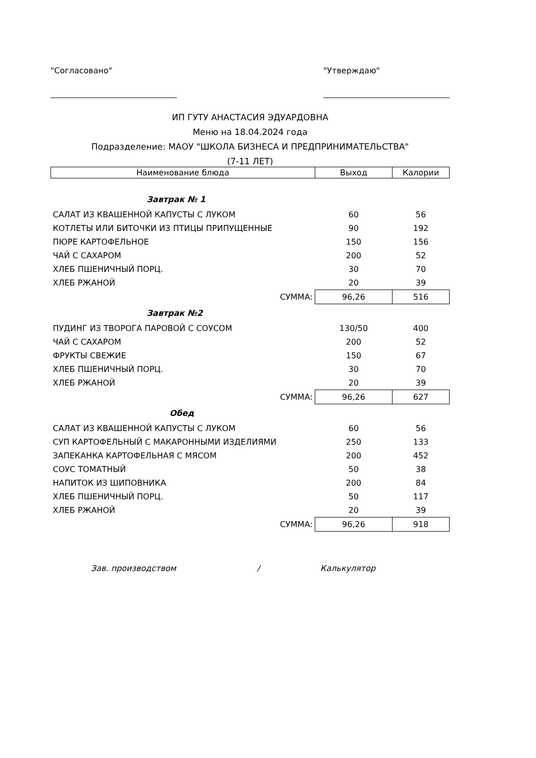"Согласовано" "Утверждаю"
ИП ГУТУ АНАСТАСИЯ ЭДУАРДОВНА
Меню на 18.04.2024 года
Подразделение: МАОУ "ШКОЛА БИЗНЕСА И ПРЕДПРИНИМАТЕЛЬСТВА"
(7-11 ЛЕТ)
| Наименование блюда | Выход | Калории |
| --- | --- | --- |
| Завтрак № 1 | | |
| САЛАТ ИЗ КВАШЕННОЙ КАПУСТЫ С ЛУКОМ | 60 | 56 |
| КОТЛЕТЫ ИЛИ БИТОЧКИ ИЗ ПТИЦЫ ПРИПУЩЕННЫЕ | 90 | 192 |
| ПЮРЕ КАРТОФЕЛЬНОЕ | 150 | 156 |
| ЧАЙ С САХАРОМ | 200 | 52 |
| ХЛЕБ ПШЕНИЧНЫЙ ПОРЦ. | 30 | 70 |
| ХЛЕБ РЖАНОЙ | 20 | 39 |
| СУММА: | 96,26 | 516 |
| Завтрак №2 | | |
| ПУДИНГ ИЗ ТВОРОГА ПАРОВОЙ С СОУСОМ | 130/50 | 400 |
| ЧАЙ С САХАРОМ | 200 | 52 |
| ФРУКТЫ СВЕЖИЕ | 150 | 67 |
| ХЛЕБ ПШЕНИЧНЫЙ ПОРЦ. | 30 | 70 |
| ХЛЕБ РЖАНОЙ | 20 | 39 |
| СУММА: | 96,26 | 627 |
| Обед | | |
| САЛАТ ИЗ КВАШЕННОЙ КАПУСТЫ С ЛУКОМ | 60 | 56 |
| СУП КАРТОФЕЛЬНЫЙ С МАКАРОННЫМИ ИЗДЕЛИЯМИ | 250 | 133 |
| ЗАПЕКАНКА КАРТОФЕЛЬНАЯ С МЯСОМ | 200 | 452 |
| СОУС ТОМАТНЫЙ | 50 | 38 |
| НАПИТОК ИЗ ШИПОВНИКА | 200 | 84 |
| ХЛЕБ ПШЕНИЧНЫЙ ПОРЦ. | 50 | 117 |
| ХЛЕБ РЖАНОЙ | 20 | 39 |
| СУММА: | 96,26 | 918 |
Зав. производством / Калькулятор